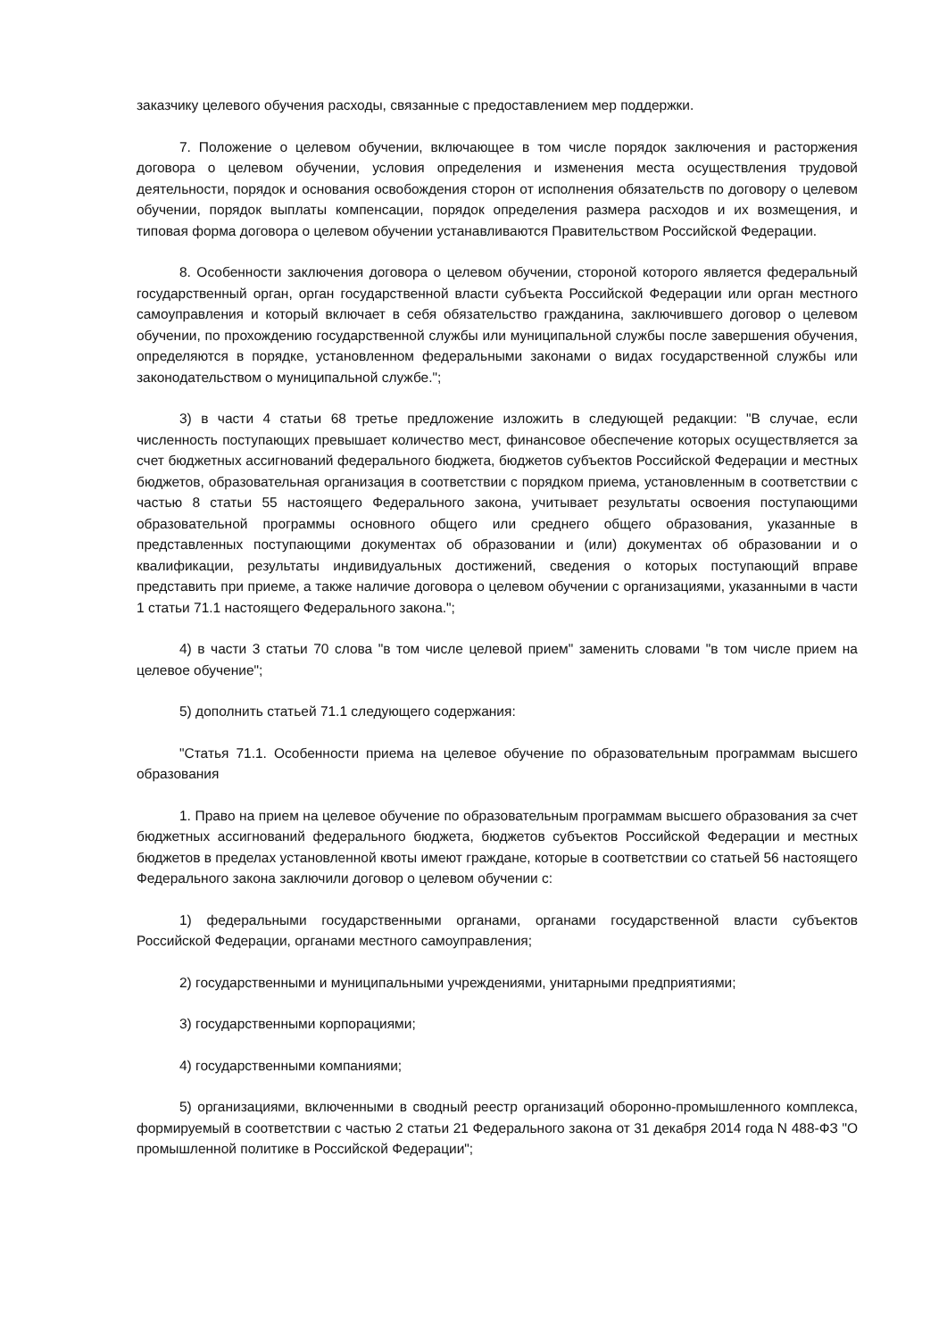заказчику целевого обучения расходы, связанные с предоставлением мер поддержки.
7. Положение о целевом обучении, включающее в том числе порядок заключения и расторжения договора о целевом обучении, условия определения и изменения места осуществления трудовой деятельности, порядок и основания освобождения сторон от исполнения обязательств по договору о целевом обучении, порядок выплаты компенсации, порядок определения размера расходов и их возмещения, и типовая форма договора о целевом обучении устанавливаются Правительством Российской Федерации.
8. Особенности заключения договора о целевом обучении, стороной которого является федеральный государственный орган, орган государственной власти субъекта Российской Федерации или орган местного самоуправления и который включает в себя обязательство гражданина, заключившего договор о целевом обучении, по прохождению государственной службы или муниципальной службы после завершения обучения, определяются в порядке, установленном федеральными законами о видах государственной службы или законодательством о муниципальной службе.";
3) в части 4 статьи 68 третье предложение изложить в следующей редакции: "В случае, если численность поступающих превышает количество мест, финансовое обеспечение которых осуществляется за счет бюджетных ассигнований федерального бюджета, бюджетов субъектов Российской Федерации и местных бюджетов, образовательная организация в соответствии с порядком приема, установленным в соответствии с частью 8 статьи 55 настоящего Федерального закона, учитывает результаты освоения поступающими образовательной программы основного общего или среднего общего образования, указанные в представленных поступающими документах об образовании и (или) документах об образовании и о квалификации, результаты индивидуальных достижений, сведения о которых поступающий вправе представить при приеме, а также наличие договора о целевом обучении с организациями, указанными в части 1 статьи 71.1 настоящего Федерального закона.";
4) в части 3 статьи 70 слова "в том числе целевой прием" заменить словами "в том числе прием на целевое обучение";
5) дополнить статьей 71.1 следующего содержания:
"Статья 71.1. Особенности приема на целевое обучение по образовательным программам высшего образования
1. Право на прием на целевое обучение по образовательным программам высшего образования за счет бюджетных ассигнований федерального бюджета, бюджетов субъектов Российской Федерации и местных бюджетов в пределах установленной квоты имеют граждане, которые в соответствии со статьей 56 настоящего Федерального закона заключили договор о целевом обучении с:
1) федеральными государственными органами, органами государственной власти субъектов Российской Федерации, органами местного самоуправления;
2) государственными и муниципальными учреждениями, унитарными предприятиями;
3) государственными корпорациями;
4) государственными компаниями;
5) организациями, включенными в сводный реестр организаций оборонно-промышленного комплекса, формируемый в соответствии с частью 2 статьи 21 Федерального закона от 31 декабря 2014 года N 488-ФЗ "О промышленной политике в Российской Федерации";